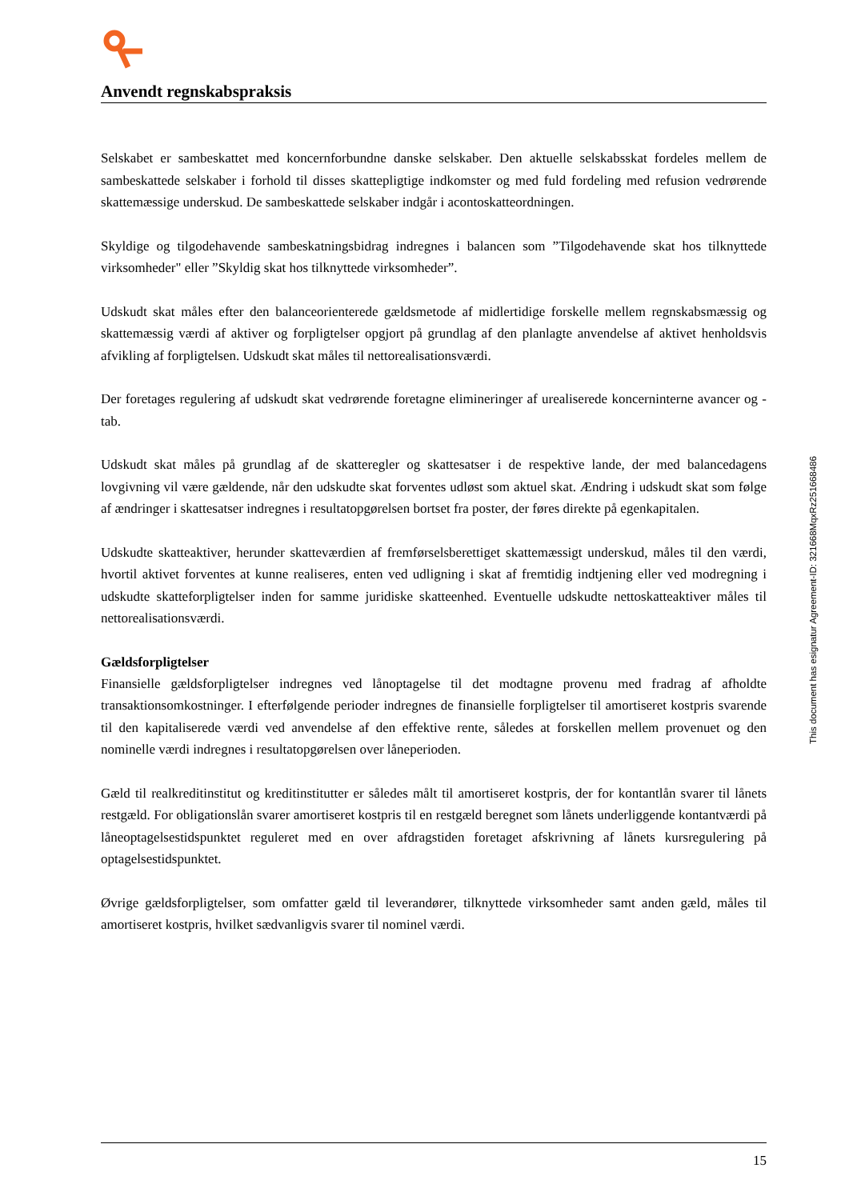Anvendt regnskabspraksis
Selskabet er sambeskattet med koncernforbundne danske selskaber. Den aktuelle selskabsskat fordeles mellem de sambeskattede selskaber i forhold til disses skattepligtige indkomster og med fuld fordeling med refusion vedrørende skattemæssige underskud. De sambeskattede selskaber indgår i acontoskatteordningen.
Skyldige og tilgodehavende sambeskatningsbidrag indregnes i balancen som ”Tilgodehavende skat hos tilknyttede virksomheder" eller ”Skyldig skat hos tilknyttede virksomheder”.
Udskudt skat måles efter den balanceorienterede gældsmetode af midlertidige forskelle mellem regnskabsmæssig og skattemæssig værdi af aktiver og forpligtelser opgjort på grundlag af den planlagte anvendelse af aktivet henholdsvis afvikling af forpligtelsen. Udskudt skat måles til nettorealisationsværdi.
Der foretages regulering af udskudt skat vedrørende foretagne elimineringer af urealiserede koncerninterne avancer og -tab.
Udskudt skat måles på grundlag af de skatteregler og skattesatser i de respektive lande, der med balancedagens lovgivning vil være gældende, når den udskudte skat forventes udløst som aktuel skat. Ændring i udskudt skat som følge af ændringer i skattesatser indregnes i resultatopgørelsen bortset fra poster, der føres direkte på egenkapitalen.
Udskudte skatteaktiver, herunder skatteværdien af fremførselsberettiget skattemæssigt underskud, måles til den værdi, hvortil aktivet forventes at kunne realiseres, enten ved udligning i skat af fremtidig indtjening eller ved modregning i udskudte skatteforpligtelser inden for samme juridiske skatteenhed. Eventuelle udskudte nettoskatteaktiver måles til nettorealisationsværdi.
Gældsforpligtelser
Finansielle gældsforpligtelser indregnes ved lånoptagelse til det modtagne provenu med fradrag af afholdte transaktionsomkostninger. I efterfølgende perioder indregnes de finansielle forpligtelser til amortiseret kostpris svarende til den kapitaliserede værdi ved anvendelse af den effektive rente, således at forskellen mellem provenuet og den nominelle værdi indregnes i resultatopgørelsen over låneperioden.
Gæld til realkreditinstitut og kreditinstitutter er således målt til amortiseret kostpris, der for kontantlån svarer til lånets restgæld. For obligationslån svarer amortiseret kostpris til en restgæld beregnet som lånets underliggende kontantværdi på låneoptagelsestidspunktet reguleret med en over afdragstiden foretaget afskrivning af lånets kursregulering på optagelsestidspunktet.
Øvrige gældsforpligtelser, som omfatter gæld til leverandører, tilknyttede virksomheder samt anden gæld, måles til amortiseret kostpris, hvilket sædvanligvis svarer til nominel værdi.
This document has esignatur Agreement-ID: 321668MqxRz251668486
15